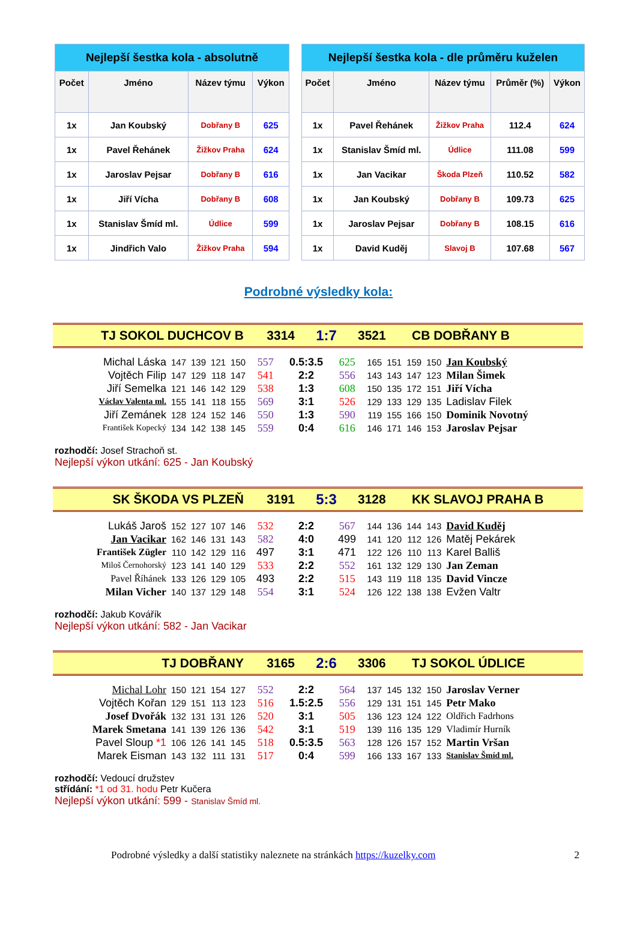| Nejlepší šestka kola - absolutně | | | |
| --- | --- | --- | --- |
| Počet | Jméno | Název týmu | Výkon |
| 1x | Jan Koubský | Dobřany B | 625 |
| 1x | Pavel Řehánek | Žižkov Praha | 624 |
| 1x | Jaroslav Pejsar | Dobřany B | 616 |
| 1x | Jiří Vícha | Dobřany B | 608 |
| 1x | Stanislav Šmíd ml. | Údlice | 599 |
| 1x | Jindřich Valo | Žižkov Praha | 594 |
| Nejlepší šestka kola - dle průměru kuželen | | | | |
| --- | --- | --- | --- | --- |
| Počet | Jméno | Název týmu | Průměr (%) | Výkon |
| 1x | Pavel Řehánek | Žižkov Praha | 112.4 | 624 |
| 1x | Stanislav Šmíd ml. | Údlice | 111.08 | 599 |
| 1x | Jan Vacikar | Škoda Plzeň | 110.52 | 582 |
| 1x | Jan Koubský | Dobřany B | 109.73 | 625 |
| 1x | Jaroslav Pejsar | Dobřany B | 108.15 | 616 |
| 1x | David Kuděj | Slavoj B | 107.68 | 567 |
Podrobné výsledky kola:
TJ SOKOL DUCHCOV B 3314 1:7 3521 CB DOBŘANY B
| Michal Láska | 147 | 139 | 121 | 150 | 557 | 0.5:3.5 | 625 | 165 | 151 | 159 | 150 | Jan Koubský |
| Vojtěch Filip | 147 | 129 | 118 | 147 | 541 | 2:2 | 556 | 143 | 143 | 147 | 123 | Milan Šimek |
| Jiří Semelka | 121 | 146 | 142 | 129 | 538 | 1:3 | 608 | 150 | 135 | 172 | 151 | Jiří Vícha |
| Václav Valenta ml. | 155 | 141 | 118 | 155 | 569 | 3:1 | 526 | 129 | 133 | 129 | 135 | Ladislav Filek |
| Jiří Zemánek | 128 | 124 | 152 | 146 | 550 | 1:3 | 590 | 119 | 155 | 166 | 150 | Dominik Novotný |
| František Kopecký | 134 | 142 | 138 | 145 | 559 | 0:4 | 616 | 146 | 171 | 146 | 153 | Jaroslav Pejsar |
rozhodčí: Josef Strachoň st.
Nejlepší výkon utkání: 625 - Jan Koubský
SK ŠKODA VS PLZEŇ 3191 5:3 3128 KK SLAVOJ PRAHA B
| Lukáš Jaroš | 152 | 127 | 107 | 146 | 532 | 2:2 | 567 | 144 | 136 | 144 | 143 | David Kuděj |
| Jan Vacikar | 162 | 146 | 131 | 143 | 582 | 4:0 | 499 | 141 | 120 | 112 | 126 | Matěj Pekárek |
| František Zügler | 110 | 142 | 129 | 116 | 497 | 3:1 | 471 | 122 | 126 | 110 | 113 | Karel Balliš |
| Miloš Černohorský | 123 | 141 | 140 | 129 | 533 | 2:2 | 552 | 161 | 132 | 129 | 130 | Jan Zeman |
| Pavel Říhánek | 133 | 126 | 129 | 105 | 493 | 2:2 | 515 | 143 | 119 | 118 | 135 | David Vincze |
| Milan Vicher | 140 | 137 | 129 | 148 | 554 | 3:1 | 524 | 126 | 122 | 138 | 138 | Evžen Valtr |
rozhodčí: Jakub Kovářík
Nejlepší výkon utkání: 582 - Jan Vacikar
TJ DOBŘANY 3165 2:6 3306 TJ SOKOL ÚDLICE
| Michal Lohr | 150 | 121 | 154 | 127 | 552 | 2:2 | 564 | 137 | 145 | 132 | 150 | Jaroslav Verner |
| Vojtěch Kořan | 129 | 151 | 113 | 123 | 516 | 1.5:2.5 | 556 | 129 | 131 | 151 | 145 | Petr Mako |
| Josef Dvořák | 132 | 131 | 131 | 126 | 520 | 3:1 | 505 | 136 | 123 | 124 | 122 | Oldřich Fadrhons |
| Marek Smetana | 141 | 139 | 126 | 136 | 542 | 3:1 | 519 | 139 | 116 | 135 | 129 | Vladimír Hurník |
| Pavel Sloup *1 | 106 | 126 | 141 | 145 | 518 | 0.5:3.5 | 563 | 128 | 126 | 157 | 152 | Martin Vršan |
| Marek Eisman | 143 | 132 | 111 | 131 | 517 | 0:4 | 599 | 166 | 133 | 167 | 133 | Stanislav Šmíd ml. |
rozhodčí: Vedoucí družstev
střídání: *1 od 31. hodu Petr Kučera
Nejlepší výkon utkání: 599 - Stanislav Šmíd ml.
Podrobné výsledky a další statistiky naleznete na stránkách https://kuzelky.com 2